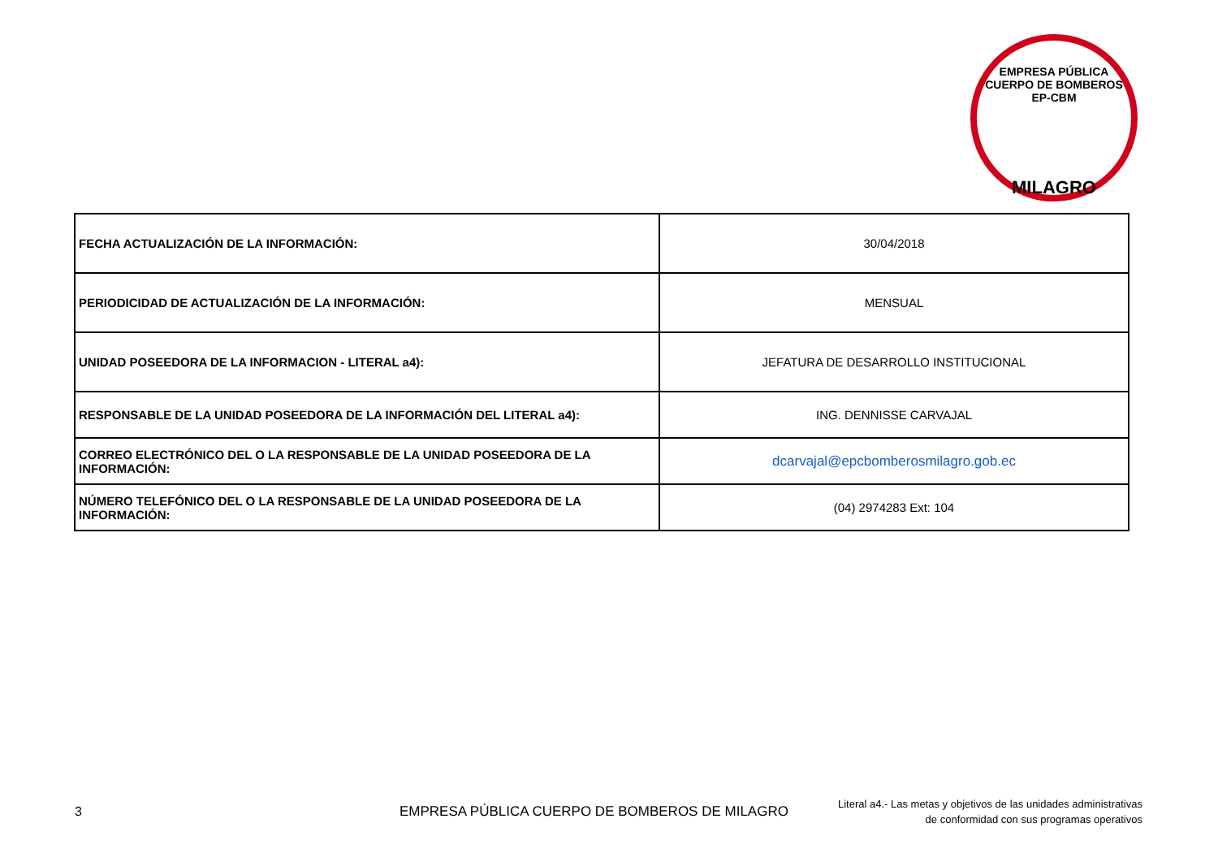EMPRESA PÚBLICA CUERPO DE BOMBEROS
EP-CBM
MILAGRO
| FECHA ACTUALIZACIÓN DE LA INFORMACIÓN: | 30/04/2018 |
| PERIODICIDAD DE ACTUALIZACIÓN DE LA INFORMACIÓN: | MENSUAL |
| UNIDAD POSEEDORA DE LA INFORMACION - LITERAL a4): | JEFATURA DE DESARROLLO INSTITUCIONAL |
| RESPONSABLE DE LA UNIDAD POSEEDORA DE LA INFORMACIÓN DEL LITERAL a4): | ING. DENNISSE CARVAJAL |
| CORREO ELECTRÓNICO DEL O LA RESPONSABLE DE LA UNIDAD POSEEDORA DE LA INFORMACIÓN: | dcarvajal@epcbomberosmilagro.gob.ec |
| NÚMERO TELEFÓNICO DEL O LA RESPONSABLE DE LA UNIDAD POSEEDORA DE LA INFORMACIÓN: | (04) 2974283 Ext: 104 |
3
EMPRESA PÚBLICA CUERPO DE BOMBEROS DE MILAGRO
Literal a4.- Las metas y objetivos de las unidades administrativas
de conformidad con sus programas operativos